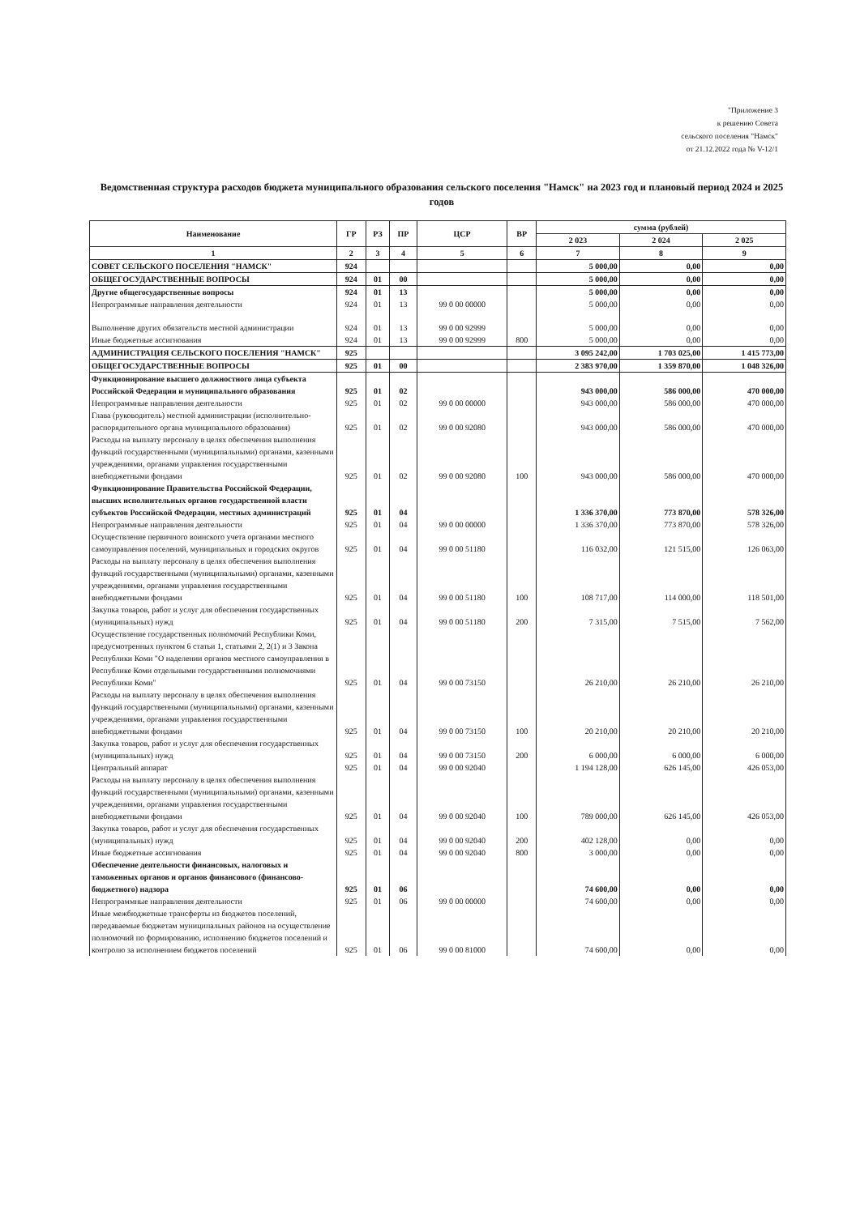"Приложение 3
к решению Совета
сельского поселения "Намск"
от 21.12.2022 года № V-12/1
Ведомственная структура расходов бюджета муниципального образования сельского поселения "Намск" на 2023 год и плановый период 2024 и 2025 годов
| Наименование | ГР | РЗ | ПР | ЦСР | ВР | сумма (рублей) | | |
| --- | --- | --- | --- | --- | --- | --- | --- | --- |
| | | | | | | 2 023 | 2 024 | 2 025 |
| 1 | 2 | 3 | 4 | 5 | 6 | 7 | 8 | 9 |
| СОВЕТ СЕЛЬСКОГО ПОСЕЛЕНИЯ "НАМСК" | 924 | | | | | 5 000,00 | 0,00 | 0,00 |
| ОБЩЕГОСУДАРСТВЕННЫЕ ВОПРОСЫ | 924 | 01 | 00 | | | 5 000,00 | 0,00 | 0,00 |
| Другие общегосударственные вопросы | 924 | 01 | 13 | | | 5 000,00 | 0,00 | 0,00 |
| Непрограммные направления деятельности | 924 | 01 | 13 | 99 0 00 00000 | | 5 000,00 | 0,00 | 0,00 |
| Выполнение других обязательств местной администрации | 924 | 01 | 13 | 99 0 00 92999 | | 5 000,00 | 0,00 | 0,00 |
| Иные бюджетные ассигнования | 924 | 01 | 13 | 99 0 00 92999 | 800 | 5 000,00 | 0,00 | 0,00 |
| АДМИНИСТРАЦИЯ СЕЛЬСКОГО ПОСЕЛЕНИЯ "НАМСК" | 925 | | | | | 3 095 242,00 | 1 703 025,00 | 1 415 773,00 |
| ОБЩЕГОСУДАРСТВЕННЫЕ ВОПРОСЫ | 925 | 01 | 00 | | | 2 383 970,00 | 1 359 870,00 | 1 048 326,00 |
| Функционирование высшего должностного лица субъекта Российской Федерации и муниципального образования | 925 | 01 | 02 | | | 943 000,00 | 586 000,00 | 470 000,00 |
| Непрограммные направления деятельности | 925 | 01 | 02 | 99 0 00 00000 | | 943 000,00 | 586 000,00 | 470 000,00 |
| Глава (руководитель) местной администрации (исполнительно-распорядительного органа муниципального образования) | 925 | 01 | 02 | 99 0 00 92080 | | 943 000,00 | 586 000,00 | 470 000,00 |
| Расходы на выплату персоналу в целях обеспечения выполнения функций государственными (муниципальными) органами, казенными учреждениями, органами управления государственными внебюджетными фондами | 925 | 01 | 02 | 99 0 00 92080 | 100 | 943 000,00 | 586 000,00 | 470 000,00 |
| Функционирование Правительства Российской Федерации, высших исполнительных органов государственной власти субъектов Российской Федерации, местных администраций | 925 | 01 | 04 | | | 1 336 370,00 | 773 870,00 | 578 326,00 |
| Непрограммные направления деятельности | 925 | 01 | 04 | 99 0 00 00000 | | 1 336 370,00 | 773 870,00 | 578 326,00 |
| Осуществление первичного воинского учета органами местного самоуправления поселений, муниципальных и городских округов | 925 | 01 | 04 | 99 0 00 51180 | | 116 032,00 | 121 515,00 | 126 063,00 |
| Расходы на выплату персоналу в целях обеспечения выполнения функций государственными (муниципальными) органами, казенными учреждениями, органами управления государственными внебюджетными фондами | 925 | 01 | 04 | 99 0 00 51180 | 100 | 108 717,00 | 114 000,00 | 118 501,00 |
| Закупка товаров, работ и услуг для обеспечения государственных (муниципальных) нужд | 925 | 01 | 04 | 99 0 00 51180 | 200 | 7 315,00 | 7 515,00 | 7 562,00 |
| Осуществление государственных полномочий Республики Коми, предусмотренных пунктом 6 статьи 1, статьями 2, 2(1) и 3 Закона Республики Коми "О наделении органов местного самоуправления в Республике Коми отдельными государственными полномочиями Республики Коми" | 925 | 01 | 04 | 99 0 00 73150 | | 26 210,00 | 26 210,00 | 26 210,00 |
| Расходы на выплату персоналу в целях обеспечения выполнения функций государственными (муниципальными) органами, казенными учреждениями, органами управления государственными внебюджетными фондами | 925 | 01 | 04 | 99 0 00 73150 | 100 | 20 210,00 | 20 210,00 | 20 210,00 |
| Закупка товаров, работ и услуг для обеспечения государственных (муниципальных) нужд | 925 | 01 | 04 | 99 0 00 73150 | 200 | 6 000,00 | 6 000,00 | 6 000,00 |
| Центральный аппарат | 925 | 01 | 04 | 99 0 00 92040 | | 1 194 128,00 | 626 145,00 | 426 053,00 |
| Расходы на выплату персоналу в целях обеспечения выполнения функций государственными (муниципальными) органами, казенными учреждениями, органами управления государственными внебюджетными фондами | 925 | 01 | 04 | 99 0 00 92040 | 100 | 789 000,00 | 626 145,00 | 426 053,00 |
| Закупка товаров, работ и услуг для обеспечения государственных (муниципальных) нужд | 925 | 01 | 04 | 99 0 00 92040 | 200 | 402 128,00 | 0,00 | 0,00 |
| Иные бюджетные ассигнования | 925 | 01 | 04 | 99 0 00 92040 | 800 | 3 000,00 | 0,00 | 0,00 |
| Обеспечение деятельности финансовых, налоговых и таможенных органов и органов финансового (финансово-бюджетного) надзора | 925 | 01 | 06 | | | 74 600,00 | 0,00 | 0,00 |
| Непрограммные направления деятельности | 925 | 01 | 06 | 99 0 00 00000 | | 74 600,00 | 0,00 | 0,00 |
| Иные межбюджетные трансферты из бюджетов поселений, передаваемые бюджетам муниципальных районов на осуществление полномочий по формированию, исполнению бюджетов поселений и контролю за исполнением бюджетов поселений | 925 | 01 | 06 | 99 0 00 81000 | | 74 600,00 | 0,00 | 0,00 |